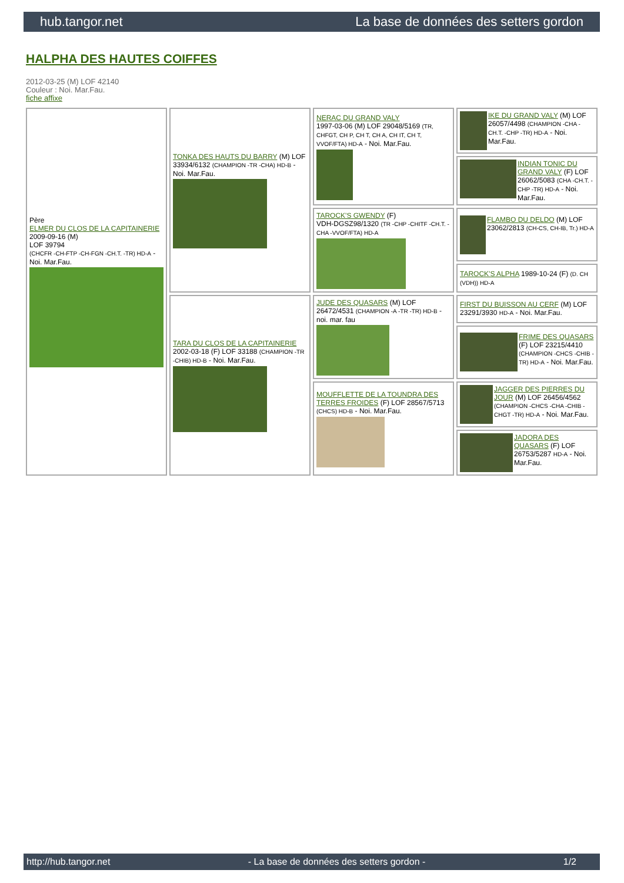hub.tangor.net La base de données des setters gordon
HALPHA DES HAUTES COIFFES
2012-03-25 (M) LOF 42140
Couleur : Noi. Mar.Fau.
fiche affixe
| Père ELMER DU CLOS DE LA CAPITAINERIE 2009-09-16 (M) LOF 39794 (CHCFR -CH-FTP -CH-FGN -CH.T. -TR) HD-A - Noi. Mar.Fau. | TONKA DES HAUTS DU BARRY (M) LOF 33934/6132 (CHAMPION -TR -CHA) HD-B - Noi. Mar.Fau. | NERAC DU GRAND VALY 1997-03-06 (M) LOF 29048/5169 (TR, CHFGT, CH P, CH T, CH A, CH IT, CH T, VVOF/FTA) HD-A - Noi. Mar.Fau. | IKE DU GRAND VALY (M) LOF 26057/4498 (CHAMPION -CHA -CH.T. -CHP -TR) HD-A - Noi. Mar.Fau. |
| | | | INDIAN TONIC DU GRAND VALY (F) LOF 26062/5083 (CHA -CH.T. -CHP -TR) HD-A - Noi. Mar.Fau. |
| | | TAROCK'S GWENDY (F) VDH-DGSZ98/1320 (TR -CHP -CHITF -CH.T. -CHA -VVOF/FTA) HD-A | FLAMBO DU DELDO (M) LOF 23062/2813 (CH-CS, CH-IB, Tr.) HD-A |
| | | | TAROCK'S ALPHA 1989-10-24 (F) (D. CH (VDH)) HD-A |
| | TARA DU CLOS DE LA CAPITAINERIE 2002-03-18 (F) LOF 33188 (CHAMPION -TR -CHIB) HD-B - Noi. Mar.Fau. | JUDE DES QUASARS (M) LOF 26472/4531 (CHAMPION -A -TR -TR) HD-B - noi. mar. fau | FIRST DU BUISSON AU CERF (M) LOF 23291/3930 HD-A - Noi. Mar.Fau. |
| | | | FRIME DES QUASARS (F) LOF 23215/4410 (CHAMPION -CHCS -CHIB -TR) HD-A - Noi. Mar.Fau. |
| | | MOUFFLETTE DE LA TOUNDRA DES TERRES FROIDES (F) LOF 28567/5713 (CHCS) HD-B - Noi. Mar.Fau. | JAGGER DES PIERRES DU JOUR (M) LOF 26456/4562 (CHAMPION -CHCS -CHA -CHIB -CHGT -TR) HD-A - Noi. Mar.Fau. |
| | | | JADORA DES QUASARS (F) LOF 26753/5287 HD-A - Noi. Mar.Fau. |
http://hub.tangor.net - La base de données des setters gordon - 1/2